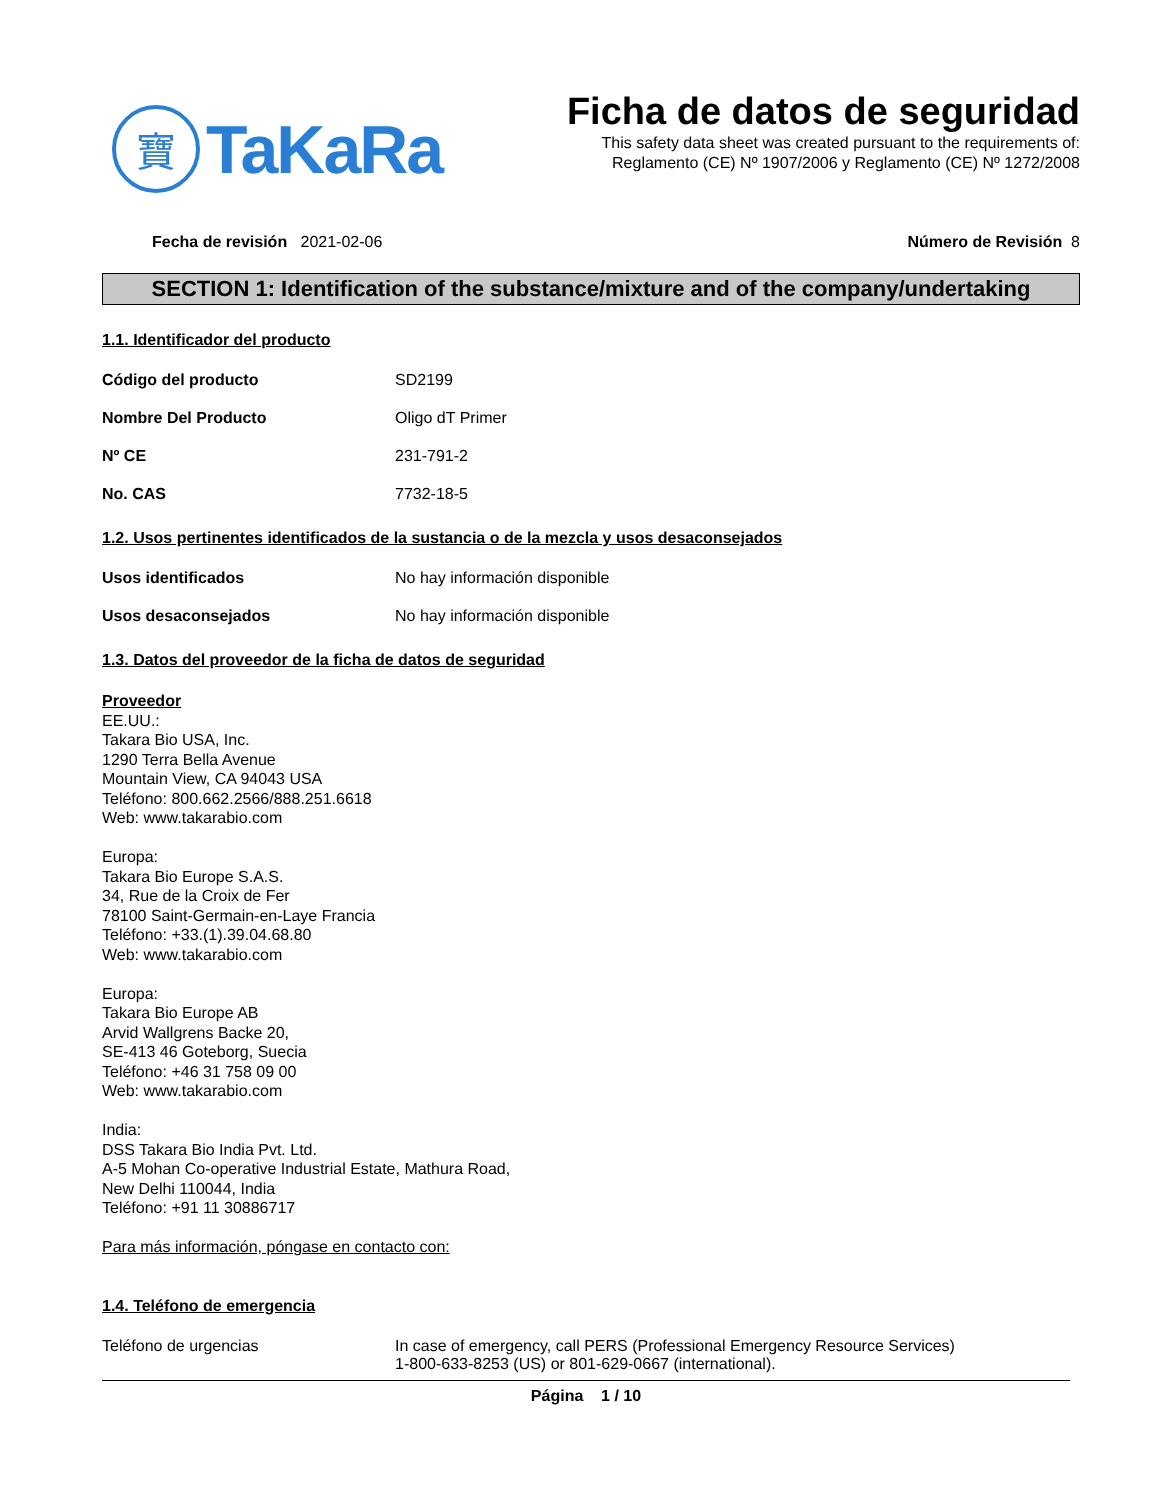寶
TaKaRa
Ficha de datos de seguridad
This safety data sheet was created pursuant to the requirements of:
Reglamento (CE) Nº 1907/2006 y Reglamento (CE) Nº 1272/2008
Fecha de revisión 2021-02-06 Número de Revisión 8
SECTION 1: Identification of the substance/mixture and of the company/undertaking
1.1. Identificador del producto
Código del producto SD2199
Nombre Del Producto Oligo dT Primer
Nº CE 231-791-2
No. CAS 7732-18-5
1.2. Usos pertinentes identificados de la sustancia o de la mezcla y usos desaconsejados
Usos identificados No hay información disponible
Usos desaconsejados No hay información disponible
1.3. Datos del proveedor de la ficha de datos de seguridad
Proveedor
EE.UU.:
Takara Bio USA, Inc.
1290 Terra Bella Avenue
Mountain View, CA 94043 USA
Teléfono: 800.662.2566/888.251.6618
Web: www.takarabio.com
Europa:
Takara Bio Europe S.A.S.
34, Rue de la Croix de Fer
78100 Saint-Germain-en-Laye Francia
Teléfono: +33.(1).39.04.68.80
Web: www.takarabio.com
Europa:
Takara Bio Europe AB
Arvid Wallgrens Backe 20,
SE-413 46 Goteborg, Suecia
Teléfono: +46 31 758 09 00
Web: www.takarabio.com
India:
DSS Takara Bio India Pvt. Ltd.
A-5 Mohan Co-operative Industrial Estate, Mathura Road,
New Delhi 110044, India
Teléfono: +91 11 30886717
Para más información, póngase en contacto con:
1.4. Teléfono de emergencia
Teléfono de urgencias In case of emergency, call PERS (Professional Emergency Resource Services)
1-800-633-8253 (US) or 801-629-0667 (international).
Página 1 / 10